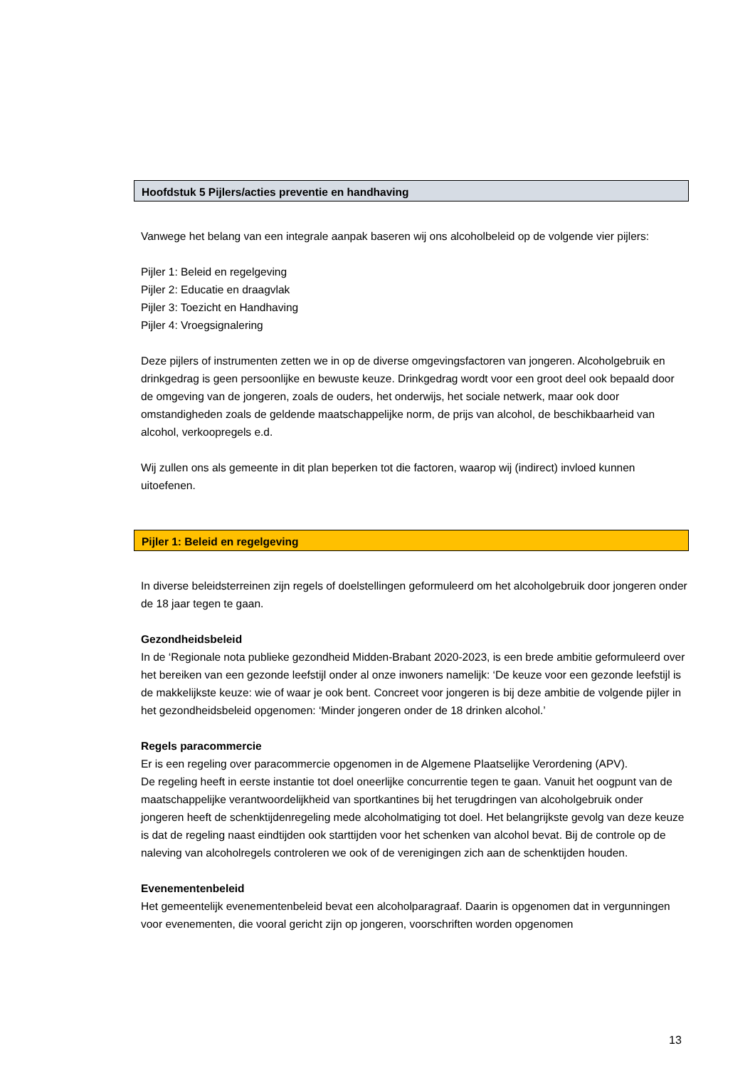Hoofdstuk 5 Pijlers/acties preventie en handhaving
Vanwege het belang van een integrale aanpak baseren wij ons alcoholbeleid op de volgende vier pijlers:
Pijler 1: Beleid en regelgeving
Pijler 2: Educatie en draagvlak
Pijler 3: Toezicht en Handhaving
Pijler 4: Vroegsignalering
Deze pijlers of instrumenten zetten we in op de diverse omgevingsfactoren van jongeren. Alcoholgebruik en drinkgedrag is geen persoonlijke en bewuste keuze. Drinkgedrag wordt voor een groot deel ook bepaald door de omgeving van de jongeren, zoals de ouders, het onderwijs, het sociale netwerk, maar ook door omstandigheden zoals de geldende maatschappelijke norm, de prijs van alcohol, de beschikbaarheid van alcohol, verkoopregels e.d.
Wij zullen ons als gemeente in dit plan beperken tot die factoren, waarop wij (indirect) invloed kunnen uitoefenen.
Pijler 1: Beleid en regelgeving
In diverse beleidsterreinen zijn regels of doelstellingen geformuleerd om het alcoholgebruik door jongeren onder de 18 jaar tegen te gaan.
Gezondheidsbeleid
In de ‘Regionale nota publieke gezondheid Midden-Brabant 2020-2023, is een brede ambitie geformuleerd over het bereiken van een gezonde leefstijl onder al onze inwoners namelijk: ‘De keuze voor een gezonde leefstijl is de makkelijkste keuze: wie of waar je ook bent. Concreet voor jongeren is bij deze ambitie de volgende pijler in het gezondheidsbeleid opgenomen: ‘Minder jongeren onder de 18 drinken alcohol.’
Regels paracommercie
Er is een regeling over paracommercie opgenomen in de Algemene Plaatselijke Verordening (APV).
De regeling heeft in eerste instantie tot doel oneerlijke concurrentie tegen te gaan. Vanuit het oogpunt van de maatschappelijke verantwoordelijkheid van sportkantines bij het terugdringen van alcoholgebruik onder jongeren heeft de schenktijdenregeling mede alcoholmatiging tot doel. Het belangrijkste gevolg van deze keuze is dat de regeling naast eindtijden ook starttijden voor het schenken van alcohol bevat. Bij de controle op de naleving van alcoholregels controleren we ook of de verenigingen zich aan de schenktijden houden.
Evenementenbeleid
Het gemeentelijk evenementenbeleid bevat een alcoholparagraaf. Daarin is opgenomen dat in vergunningen voor evenementen, die vooral gericht zijn op jongeren, voorschriften worden opgenomen
13